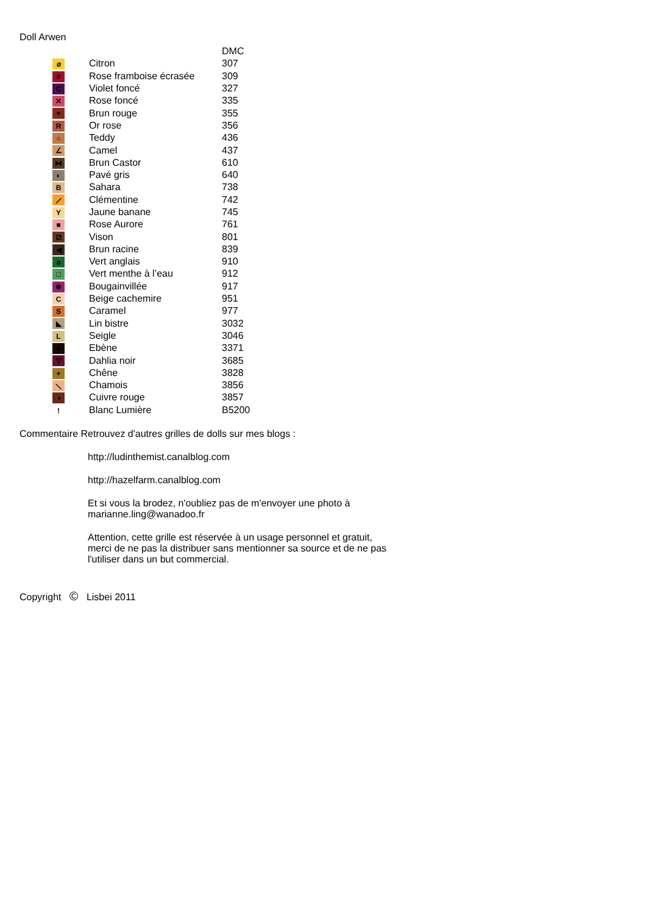Doll Arwen
| | | | DMC |
| | ⌀ | Citron | 307 |
| | # | Rose framboise écrasée | 309 |
| | C | Violet foncé | 327 |
| | ✕ | Rose foncé | 335 |
| | ♥ | Brun rouge | 355 |
| | R | Or rose | 356 |
| | ○ | Teddy | 436 |
| | ∠ | Camel | 437 |
| | ⧓ | Brun Castor | 610 |
| | ◐ | Pavé gris | 640 |
| | B | Sahara | 738 |
| | ⟋ | Clémentine | 742 |
| | Y | Jaune banane | 745 |
| | ■ | Rose Aurore | 761 |
| | ⧄ | Vison | 801 |
| | ◀ | Brun racine | 839 |
| | a | Vert anglais | 910 |
| | □ | Vert menthe à l’eau | 912 |
| | ✱ | Bougainvillée | 917 |
| | C | Beige cachemire | 951 |
| | S | Caramel | 977 |
| | ◣ | Lin bistre | 3032 |
| | L | Seigle | 3046 |
| | ■ | Ebène | 3371 |
| | ▽ | Dahlia noir | 3685 |
| | + | Chêne | 3828 |
| | ⟍ | Chamois | 3856 |
| | ◑ | Cuivre rouge | 3857 |
| | ! | Blanc Lumière | B5200 |
Commentaire Retrouvez d'autres grilles de dolls sur mes blogs :
http://ludinthemist.canalblog.com
http://hazelfarm.canalblog.com
Et si vous la brodez, n'oubliez pas de m'envoyer une photo à
marianne.ling@wanadoo.fr
Attention, cette grille est réservée à un usage personnel et gratuit,
merci de ne pas la distribuer sans mentionner sa source et de ne pas
l'utiliser dans un but commercial.
Copyright © Lisbei 2011